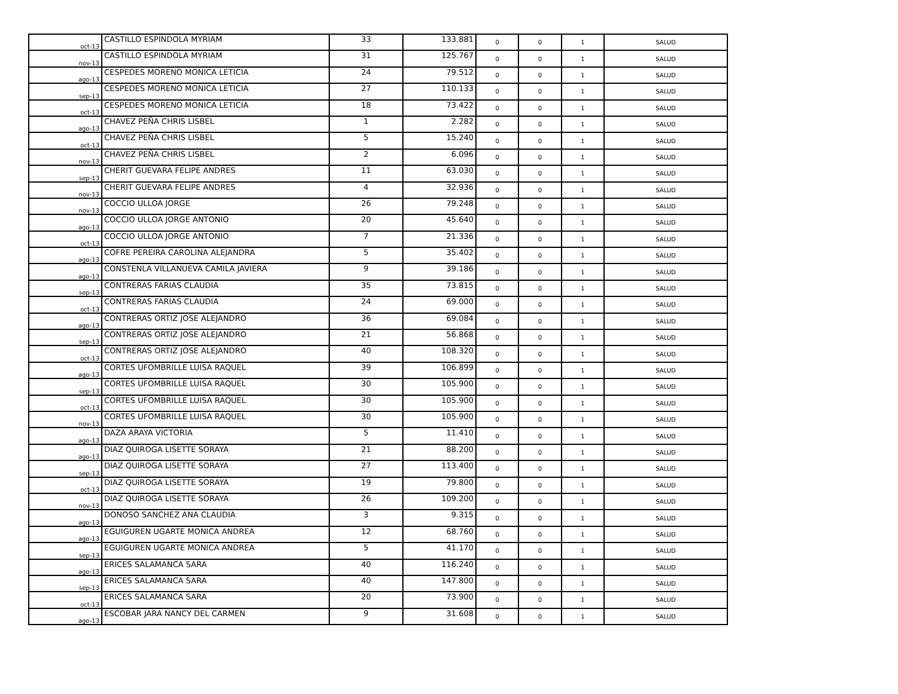| oct-13 | CASTILLO ESPINDOLA MYRIAM | 33 | 133.881 | 0 | 0 | 1 | SALUD |
| nov-13 | CASTILLO ESPINDOLA MYRIAM | 31 | 125.767 | 0 | 0 | 1 | SALUD |
| ago-13 | CESPEDES MORENO MONICA LETICIA | 24 | 79.512 | 0 | 0 | 1 | SALUD |
| sep-13 | CESPEDES MORENO MONICA LETICIA | 27 | 110.133 | 0 | 0 | 1 | SALUD |
| oct-13 | CESPEDES MORENO MONICA LETICIA | 18 | 73.422 | 0 | 0 | 1 | SALUD |
| ago-13 | CHAVEZ PEÑA CHRIS LISBEL | 1 | 2.282 | 0 | 0 | 1 | SALUD |
| oct-13 | CHAVEZ PEÑA CHRIS LISBEL | 5 | 15.240 | 0 | 0 | 1 | SALUD |
| nov-13 | CHAVEZ PEÑA CHRIS LISBEL | 2 | 6.096 | 0 | 0 | 1 | SALUD |
| sep-13 | CHERIT GUEVARA FELIPE ANDRES | 11 | 63.030 | 0 | 0 | 1 | SALUD |
| nov-13 | CHERIT GUEVARA FELIPE ANDRES | 4 | 32.936 | 0 | 0 | 1 | SALUD |
| nov-13 | COCCIO ULLOA JORGE | 26 | 79.248 | 0 | 0 | 1 | SALUD |
| ago-13 | COCCIO ULLOA JORGE ANTONIO | 20 | 45.640 | 0 | 0 | 1 | SALUD |
| oct-13 | COCCIO ULLOA JORGE ANTONIO | 7 | 21.336 | 0 | 0 | 1 | SALUD |
| ago-13 | COFRE PEREIRA CAROLINA ALEJANDRA | 5 | 35.402 | 0 | 0 | 1 | SALUD |
| ago-13 | CONSTENLA VILLANUEVA CAMILA JAVIERA | 9 | 39.186 | 0 | 0 | 1 | SALUD |
| sep-13 | CONTRERAS FARIAS CLAUDIA | 35 | 73.815 | 0 | 0 | 1 | SALUD |
| oct-13 | CONTRERAS FARIAS CLAUDIA | 24 | 69.000 | 0 | 0 | 1 | SALUD |
| ago-13 | CONTRERAS ORTIZ JOSE ALEJANDRO | 36 | 69.084 | 0 | 0 | 1 | SALUD |
| sep-13 | CONTRERAS ORTIZ JOSE ALEJANDRO | 21 | 56.868 | 0 | 0 | 1 | SALUD |
| oct-13 | CONTRERAS ORTIZ JOSE ALEJANDRO | 40 | 108.320 | 0 | 0 | 1 | SALUD |
| ago-13 | CORTES UFOMBRILLE LUISA RAQUEL | 39 | 106.899 | 0 | 0 | 1 | SALUD |
| sep-13 | CORTES UFOMBRILLE LUISA RAQUEL | 30 | 105.900 | 0 | 0 | 1 | SALUD |
| oct-13 | CORTES UFOMBRILLE LUISA RAQUEL | 30 | 105.900 | 0 | 0 | 1 | SALUD |
| nov-13 | CORTES UFOMBRILLE LUISA RAQUEL | 30 | 105.900 | 0 | 0 | 1 | SALUD |
| ago-13 | DAZA ARAYA VICTORIA | 5 | 11.410 | 0 | 0 | 1 | SALUD |
| ago-13 | DIAZ QUIROGA LISETTE SORAYA | 21 | 88.200 | 0 | 0 | 1 | SALUD |
| sep-13 | DIAZ QUIROGA LISETTE SORAYA | 27 | 113.400 | 0 | 0 | 1 | SALUD |
| oct-13 | DIAZ QUIROGA LISETTE SORAYA | 19 | 79.800 | 0 | 0 | 1 | SALUD |
| nov-13 | DIAZ QUIROGA LISETTE SORAYA | 26 | 109.200 | 0 | 0 | 1 | SALUD |
| ago-13 | DONOSO SANCHEZ ANA CLAUDIA | 3 | 9.315 | 0 | 0 | 1 | SALUD |
| ago-13 | EGUIGUREN UGARTE MONICA ANDREA | 12 | 68.760 | 0 | 0 | 1 | SALUD |
| sep-13 | EGUIGUREN UGARTE MONICA ANDREA | 5 | 41.170 | 0 | 0 | 1 | SALUD |
| ago-13 | ERICES SALAMANCA SARA | 40 | 116.240 | 0 | 0 | 1 | SALUD |
| sep-13 | ERICES SALAMANCA SARA | 40 | 147.800 | 0 | 0 | 1 | SALUD |
| oct-13 | ERICES SALAMANCA SARA | 20 | 73.900 | 0 | 0 | 1 | SALUD |
| ago-13 | ESCOBAR JARA NANCY DEL CARMEN | 9 | 31.608 | 0 | 0 | 1 | SALUD |